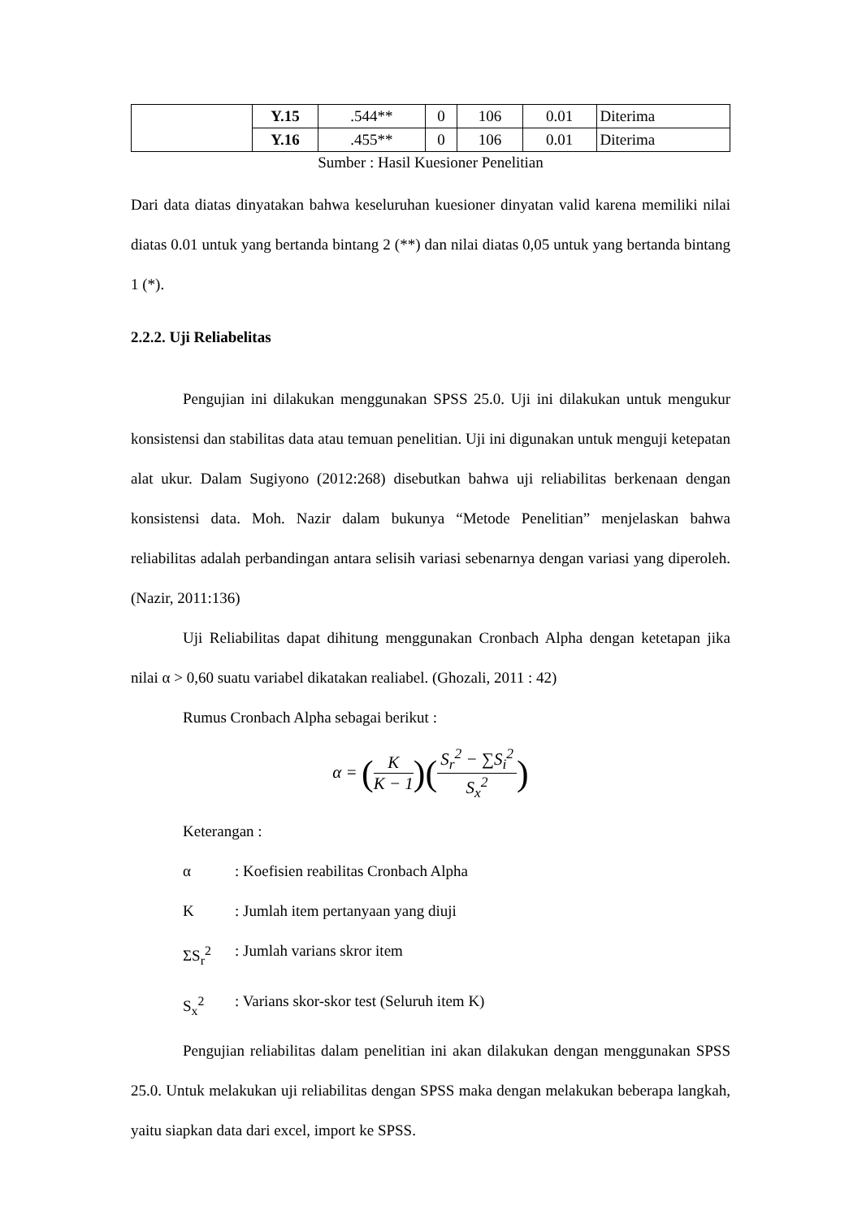| | Y.15 | .544** | 0 | 106 | 0.01 | Diterima |
| | Y.16 | .455** | 0 | 106 | 0.01 | Diterima |
Sumber : Hasil Kuesioner Penelitian
Dari data diatas dinyatakan bahwa keseluruhan kuesioner dinyatan valid karena memiliki nilai diatas 0.01 untuk yang bertanda bintang 2 (**) dan nilai diatas 0,05 untuk yang bertanda bintang 1 (*).
2.2.2. Uji Reliabelitas
Pengujian ini dilakukan menggunakan SPSS 25.0. Uji ini dilakukan untuk mengukur konsistensi dan stabilitas data atau temuan penelitian. Uji ini digunakan untuk menguji ketepatan alat ukur. Dalam Sugiyono (2012:268) disebutkan bahwa uji reliabilitas berkenaan dengan konsistensi data. Moh. Nazir dalam bukunya “Metode Penelitian” menjelaskan bahwa reliabilitas adalah perbandingan antara selisih variasi sebenarnya dengan variasi yang diperoleh. (Nazir, 2011:136)
Uji Reliabilitas dapat dihitung menggunakan Cronbach Alpha dengan ketetapan jika nilai α > 0,60 suatu variabel dikatakan realiabel. (Ghozali, 2011 : 42)
Rumus Cronbach Alpha sebagai berikut :
α = (K K − 1)(S<sub>r</sub><sup>2</sup> − ∑S<sub>i</sub><sup>2</sup> S<sub>x</sub><sup>2</sup>)
Keterangan :
α: Koefisien reabilitas Cronbach Alpha
K: Jumlah item pertanyaan yang diuji
ΣS<sub>r</sub><sup>2</sup>: Jumlah varians skror item
S<sub>x</sub><sup>2</sup>: Varians skor-skor test (Seluruh item K)
Pengujian reliabilitas dalam penelitian ini akan dilakukan dengan menggunakan SPSS 25.0. Untuk melakukan uji reliabilitas dengan SPSS maka dengan melakukan beberapa langkah, yaitu siapkan data dari excel, import ke SPSS.